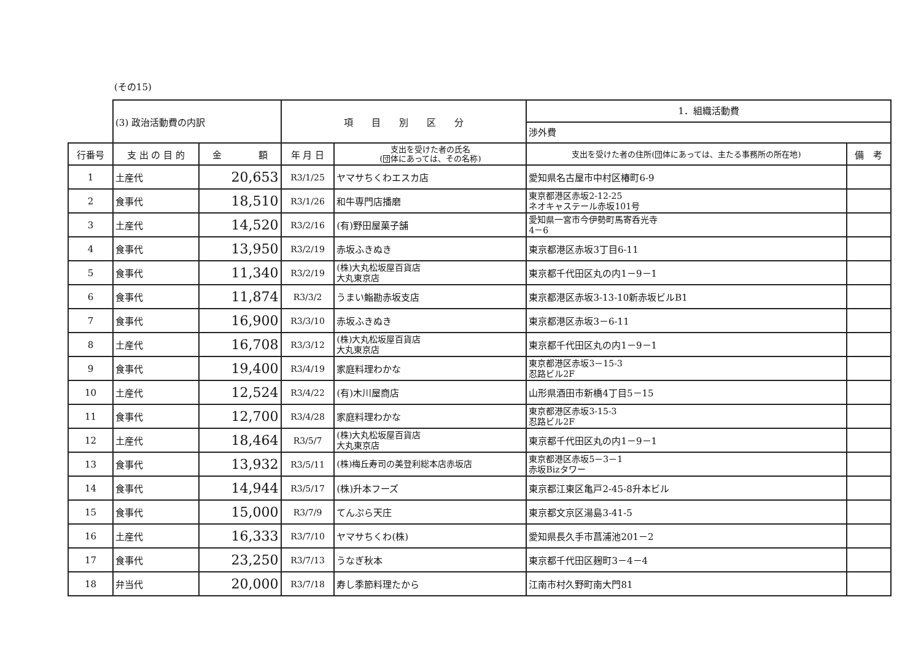(その15)
| | (3) 政治活動費の内訳 | | 項 目 別 区 分 | | 1．組織活動費 渉外費 | |
| 行番号 | 支 出 の 目 的 | 金 額 | 年 月 日 | 支出を受けた者の氏名 (団体にあっては、その名称) | 支出を受けた者の住所(団体にあっては、主たる事務所の所在地) | 備 考 |
| 1 | 土産代 | 20,653 | R3/1/25 | ヤマサちくわエスカ店 | 愛知県名古屋市中村区椿町6-9 | |
| 2 | 食事代 | 18,510 | R3/1/26 | 和牛専門店播磨 | 東京都港区赤坂2-12-25 ネオキャステール赤坂101号 | |
| 3 | 土産代 | 14,520 | R3/2/16 | (有)野田屋菓子舗 | 愛知県一宮市今伊勢町馬寄呑光寺 4－6 | |
| 4 | 食事代 | 13,950 | R3/2/19 | 赤坂ふきぬき | 東京都港区赤坂3丁目6-11 | |
| 5 | 食事代 | 11,340 | R3/2/19 | (株)大丸松坂屋百貨店 大丸東京店 | 東京都千代田区丸の内1－9－1 | |
| 6 | 食事代 | 11,874 | R3/3/2 | うまい鮨勘赤坂支店 | 東京都港区赤坂3-13-10新赤坂ビルB1 | |
| 7 | 食事代 | 16,900 | R3/3/10 | 赤坂ふきぬき | 東京都港区赤坂3－6-11 | |
| 8 | 土産代 | 16,708 | R3/3/12 | (株)大丸松坂屋百貨店 大丸東京店 | 東京都千代田区丸の内1－9－1 | |
| 9 | 食事代 | 19,400 | R3/4/19 | 家庭料理わかな | 東京都港区赤坂3－15-3 忍路ビル2F | |
| 10 | 土産代 | 12,524 | R3/4/22 | (有)木川屋商店 | 山形県酒田市新橋4丁目5－15 | |
| 11 | 食事代 | 12,700 | R3/4/28 | 家庭料理わかな | 東京都港区赤坂3-15-3 忍路ビル2F | |
| 12 | 土産代 | 18,464 | R3/5/7 | (株)大丸松坂屋百貨店 大丸東京店 | 東京都千代田区丸の内1－9－1 | |
| 13 | 食事代 | 13,932 | R3/5/11 | (株)梅丘寿司の美登利総本店赤坂店 | 東京都港区赤坂5－3－1 赤坂Bizタワー | |
| 14 | 食事代 | 14,944 | R3/5/17 | (株)升本フーズ | 東京都江東区亀戸2-45-8升本ビル | |
| 15 | 食事代 | 15,000 | R3/7/9 | てんぷら天庄 | 東京都文京区湯島3-41-5 | |
| 16 | 土産代 | 16,333 | R3/7/10 | ヤマサちくわ(株) | 愛知県長久手市菖浦池201－2 | |
| 17 | 食事代 | 23,250 | R3/7/13 | うなぎ秋本 | 東京都千代田区麹町3－4－4 | |
| 18 | 弁当代 | 20,000 | R3/7/18 | 寿し季節料理たから | 江南市村久野町南大門81 | |